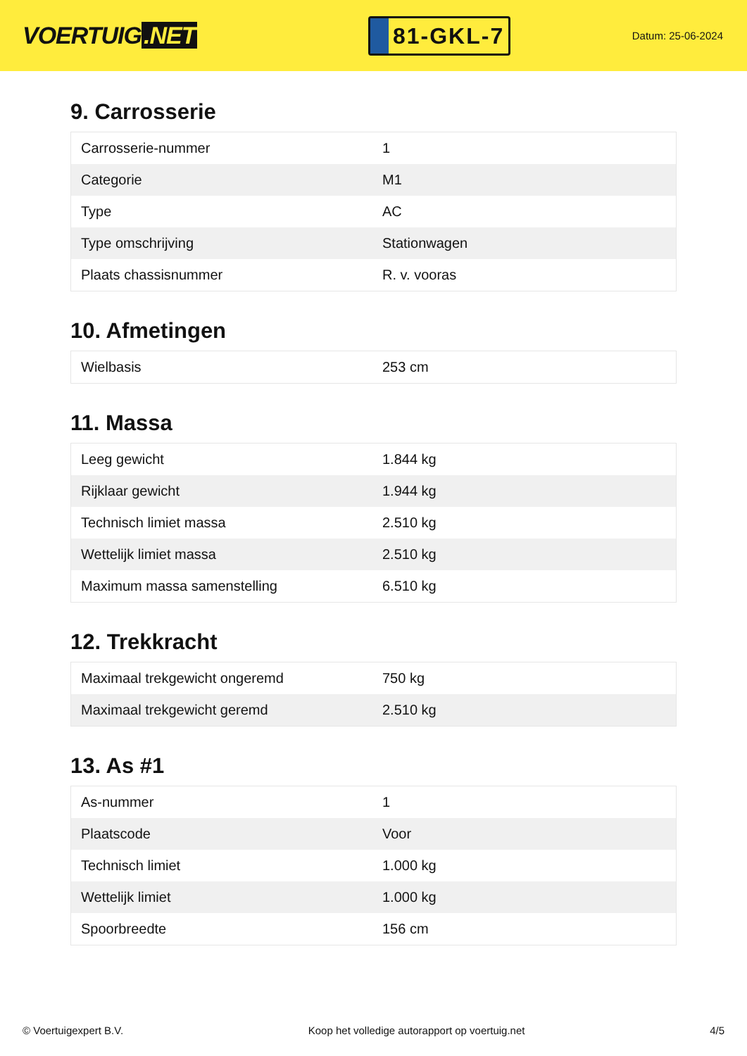VOERTUIG.NET
81-GKL-7
Datum: 25-06-2024
9. Carrosserie
| Carrosserie-nummer | 1 |
| Categorie | M1 |
| Type | AC |
| Type omschrijving | Stationwagen |
| Plaats chassisnummer | R. v. vooras |
10. Afmetingen
| Wielbasis | 253 cm |
11. Massa
| Leeg gewicht | 1.844 kg |
| Rijklaar gewicht | 1.944 kg |
| Technisch limiet massa | 2.510 kg |
| Wettelijk limiet massa | 2.510 kg |
| Maximum massa samenstelling | 6.510 kg |
12. Trekkracht
| Maximaal trekgewicht ongeremd | 750 kg |
| Maximaal trekgewicht geremd | 2.510 kg |
13. As #1
| As-nummer | 1 |
| Plaatscode | Voor |
| Technisch limiet | 1.000 kg |
| Wettelijk limiet | 1.000 kg |
| Spoorbreedte | 156 cm |
© Voertuigexpert B.V. Koop het volledige autorapport op voertuig.net 4/5